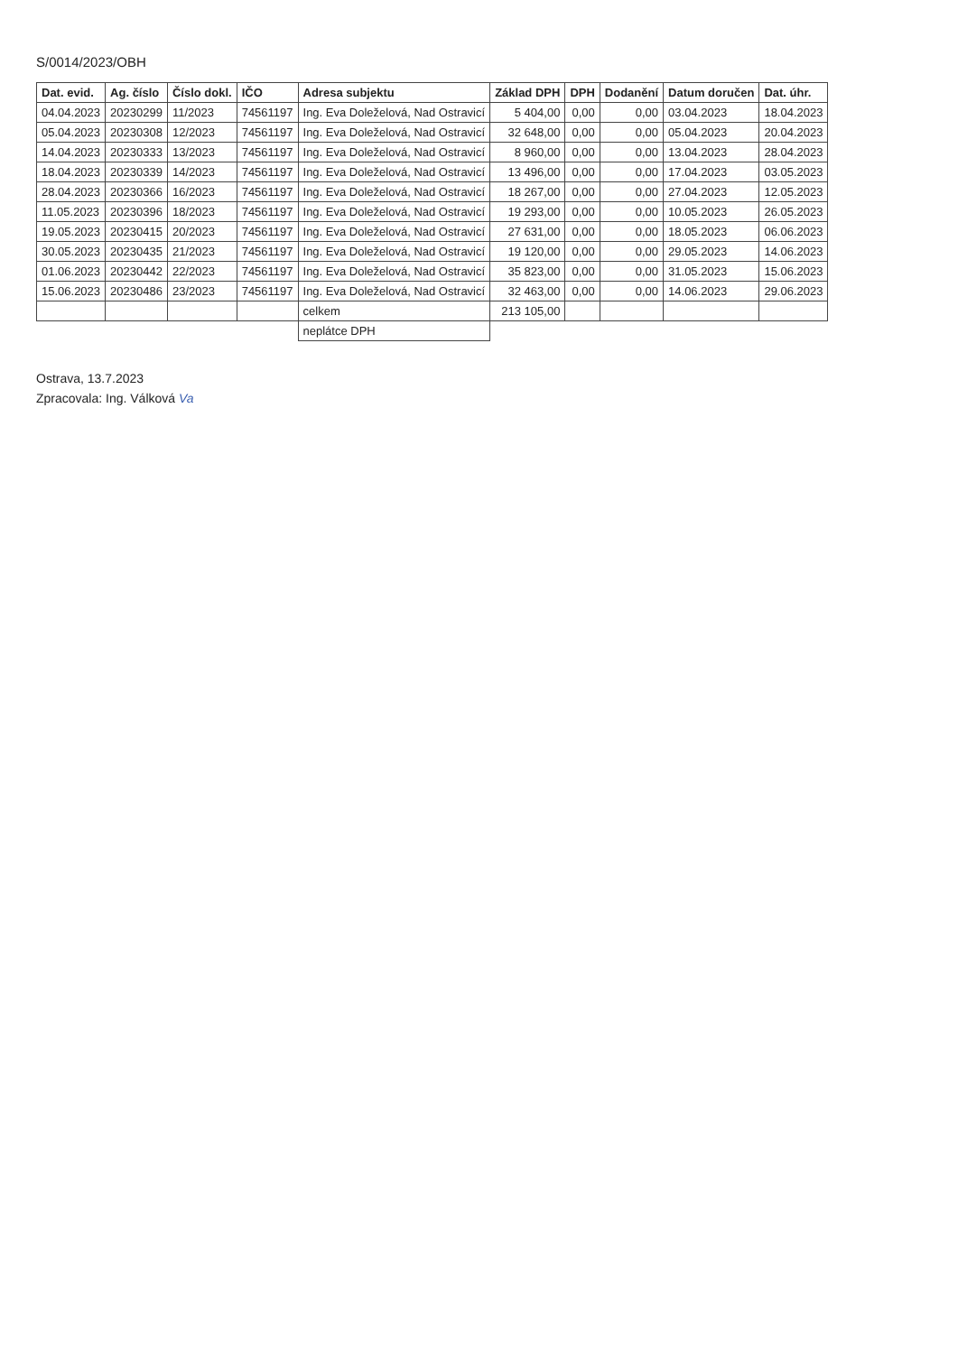S/0014/2023/OBH
| Dat. evid. | Ag. číslo | Číslo dokl. | IČO | Adresa subjektu | Základ DPH | DPH | Dodanění | Datum doručen | Dat. úhr. |
| --- | --- | --- | --- | --- | --- | --- | --- | --- | --- |
| 04.04.2023 | 20230299 | 11/2023 | 74561197 | Ing. Eva Doleželová, Nad Ostravicí | 5 404,00 | 0,00 | 0,00 | 03.04.2023 | 18.04.2023 |
| 05.04.2023 | 20230308 | 12/2023 | 74561197 | Ing. Eva Doleželová, Nad Ostravicí | 32 648,00 | 0,00 | 0,00 | 05.04.2023 | 20.04.2023 |
| 14.04.2023 | 20230333 | 13/2023 | 74561197 | Ing. Eva Doleželová, Nad Ostravicí | 8 960,00 | 0,00 | 0,00 | 13.04.2023 | 28.04.2023 |
| 18.04.2023 | 20230339 | 14/2023 | 74561197 | Ing. Eva Doleželová, Nad Ostravicí | 13 496,00 | 0,00 | 0,00 | 17.04.2023 | 03.05.2023 |
| 28.04.2023 | 20230366 | 16/2023 | 74561197 | Ing. Eva Doleželová, Nad Ostravicí | 18 267,00 | 0,00 | 0,00 | 27.04.2023 | 12.05.2023 |
| 11.05.2023 | 20230396 | 18/2023 | 74561197 | Ing. Eva Doleželová, Nad Ostravicí | 19 293,00 | 0,00 | 0,00 | 10.05.2023 | 26.05.2023 |
| 19.05.2023 | 20230415 | 20/2023 | 74561197 | Ing. Eva Doleželová, Nad Ostravicí | 27 631,00 | 0,00 | 0,00 | 18.05.2023 | 06.06.2023 |
| 30.05.2023 | 20230435 | 21/2023 | 74561197 | Ing. Eva Doleželová, Nad Ostravicí | 19 120,00 | 0,00 | 0,00 | 29.05.2023 | 14.06.2023 |
| 01.06.2023 | 20230442 | 22/2023 | 74561197 | Ing. Eva Doleželová, Nad Ostravicí | 35 823,00 | 0,00 | 0,00 | 31.05.2023 | 15.06.2023 |
| 15.06.2023 | 20230486 | 23/2023 | 74561197 | Ing. Eva Doleželová, Nad Ostravicí | 32 463,00 | 0,00 | 0,00 | 14.06.2023 | 29.06.2023 |
| | | | | celkem | 213 105,00 | | | | |
| | | | | neplátce DPH | | | | | |
Ostrava, 13.7.2023
Zpracovala: Ing. Válková Va